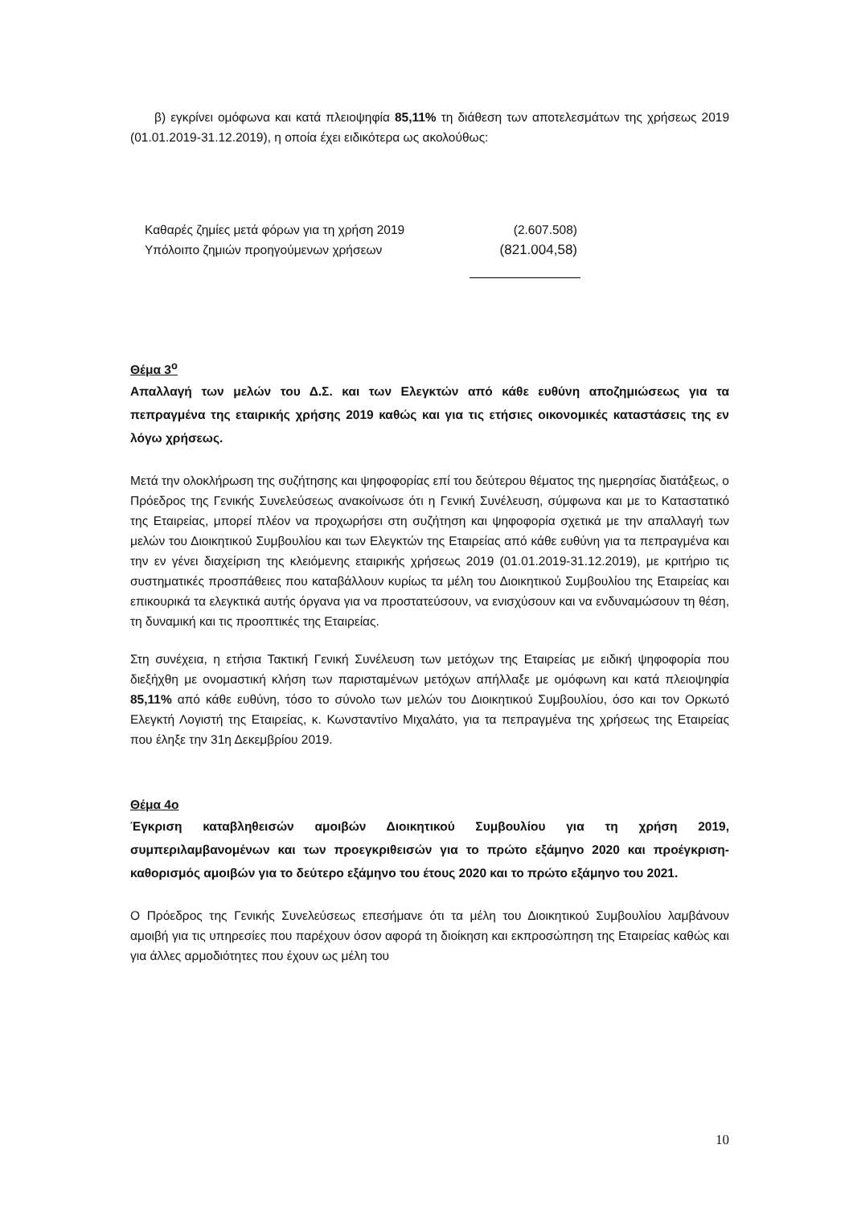β) εγκρίνει ομόφωνα και κατά πλειοψηφία 85,11% τη διάθεση των αποτελεσμάτων της χρήσεως 2019 (01.01.2019-31.12.2019), η οποία έχει ειδικότερα ως ακολούθως:
| Καθαρές ζημίες μετά φόρων για τη χρήση 2019 | (2.607.508) |
| Υπόλοιπο ζημιών προηγούμενων χρήσεων | (821.004,58) |
Θέμα 3<sup>ο</sup>
Απαλλαγή των μελών του Δ.Σ. και των Ελεγκτών από κάθε ευθύνη αποζημιώσεως για τα πεπραγμένα της εταιρικής χρήσης 2019 καθώς και για τις ετήσιες οικονομικές καταστάσεις της εν λόγω χρήσεως.
Μετά την ολοκλήρωση της συζήτησης και ψηφοφορίας επί του δεύτερου θέματος της ημερησίας διατάξεως, ο Πρόεδρος της Γενικής Συνελεύσεως ανακοίνωσε ότι η Γενική Συνέλευση, σύμφωνα και με το Καταστατικό της Εταιρείας, μπορεί πλέον να προχωρήσει στη συζήτηση και ψηφοφορία σχετικά με την απαλλαγή των μελών του Διοικητικού Συμβουλίου και των Ελεγκτών της Εταιρείας από κάθε ευθύνη για τα πεπραγμένα και την εν γένει διαχείριση της κλειόμενης εταιρικής χρήσεως 2019 (01.01.2019-31.12.2019), με κριτήριο τις συστηματικές προσπάθειες που καταβάλλουν κυρίως τα μέλη του Διοικητικού Συμβουλίου της Εταιρείας και επικουρικά τα ελεγκτικά αυτής όργανα για να προστατεύσουν, να ενισχύσουν και να ενδυναμώσουν τη θέση, τη δυναμική και τις προοπτικές της Εταιρείας.
Στη συνέχεια, η ετήσια Τακτική Γενική Συνέλευση των μετόχων της Εταιρείας με ειδική ψηφοφορία που διεξήχθη με ονομαστική κλήση των παρισταμένων μετόχων απήλλαξε με ομόφωνη και κατά πλειοψηφία 85,11% από κάθε ευθύνη, τόσο το σύνολο των μελών του Διοικητικού Συμβουλίου, όσο και τον Ορκωτό Ελεγκτή Λογιστή της Εταιρείας, κ. Κωνσταντίνο Μιχαλάτο, για τα πεπραγμένα της χρήσεως της Εταιρείας που έληξε την 31η Δεκεμβρίου 2019.
Θέμα 4ο
Έγκριση καταβληθεισών αμοιβών Διοικητικού Συμβουλίου για τη χρήση 2019, συμπεριλαμβανομένων και των προεγκριθεισών για το πρώτο εξάμηνο 2020 και προέγκριση-καθορισμός αμοιβών για το δεύτερο εξάμηνο του έτους 2020 και το πρώτο εξάμηνο του 2021.
Ο Πρόεδρος της Γενικής Συνελεύσεως επεσήμανε ότι τα μέλη του Διοικητικού Συμβουλίου λαμβάνουν αμοιβή για τις υπηρεσίες που παρέχουν όσον αφορά τη διοίκηση και εκπροσώπηση της Εταιρείας καθώς και για άλλες αρμοδιότητες που έχουν ως μέλη του
10